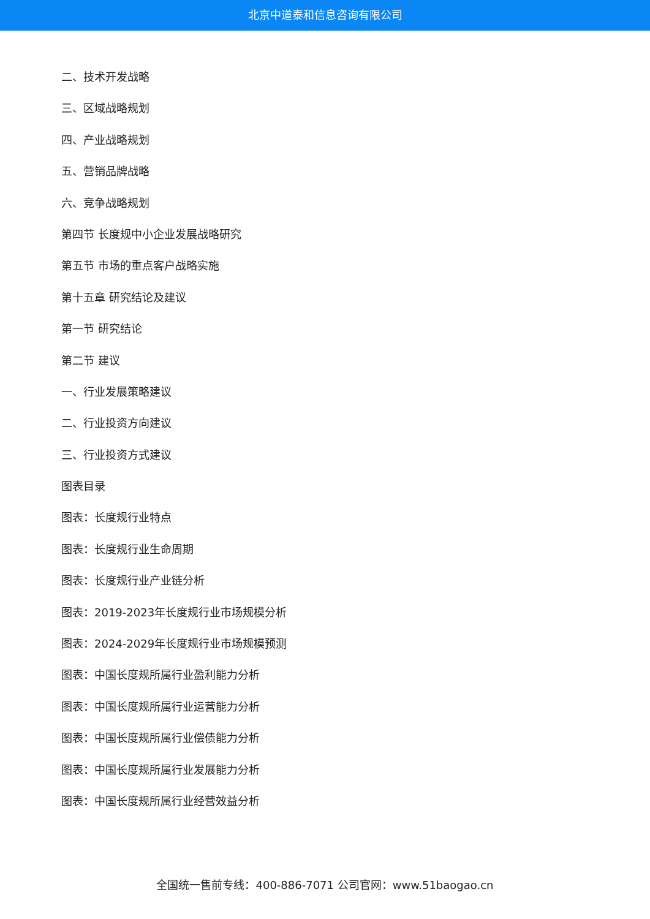北京中道泰和信息咨询有限公司
二、技术开发战略
三、区域战略规划
四、产业战略规划
五、营销品牌战略
六、竞争战略规划
第四节 长度规中小企业发展战略研究
第五节 市场的重点客户战略实施
第十五章 研究结论及建议
第一节 研究结论
第二节 建议
一、行业发展策略建议
二、行业投资方向建议
三、行业投资方式建议
图表目录
图表：长度规行业特点
图表：长度规行业生命周期
图表：长度规行业产业链分析
图表：2019-2023年长度规行业市场规模分析
图表：2024-2029年长度规行业市场规模预测
图表：中国长度规所属行业盈利能力分析
图表：中国长度规所属行业运营能力分析
图表：中国长度规所属行业偿债能力分析
图表：中国长度规所属行业发展能力分析
图表：中国长度规所属行业经营效益分析
全国统一售前专线：400-886-7071 公司官网：www.51baogao.cn